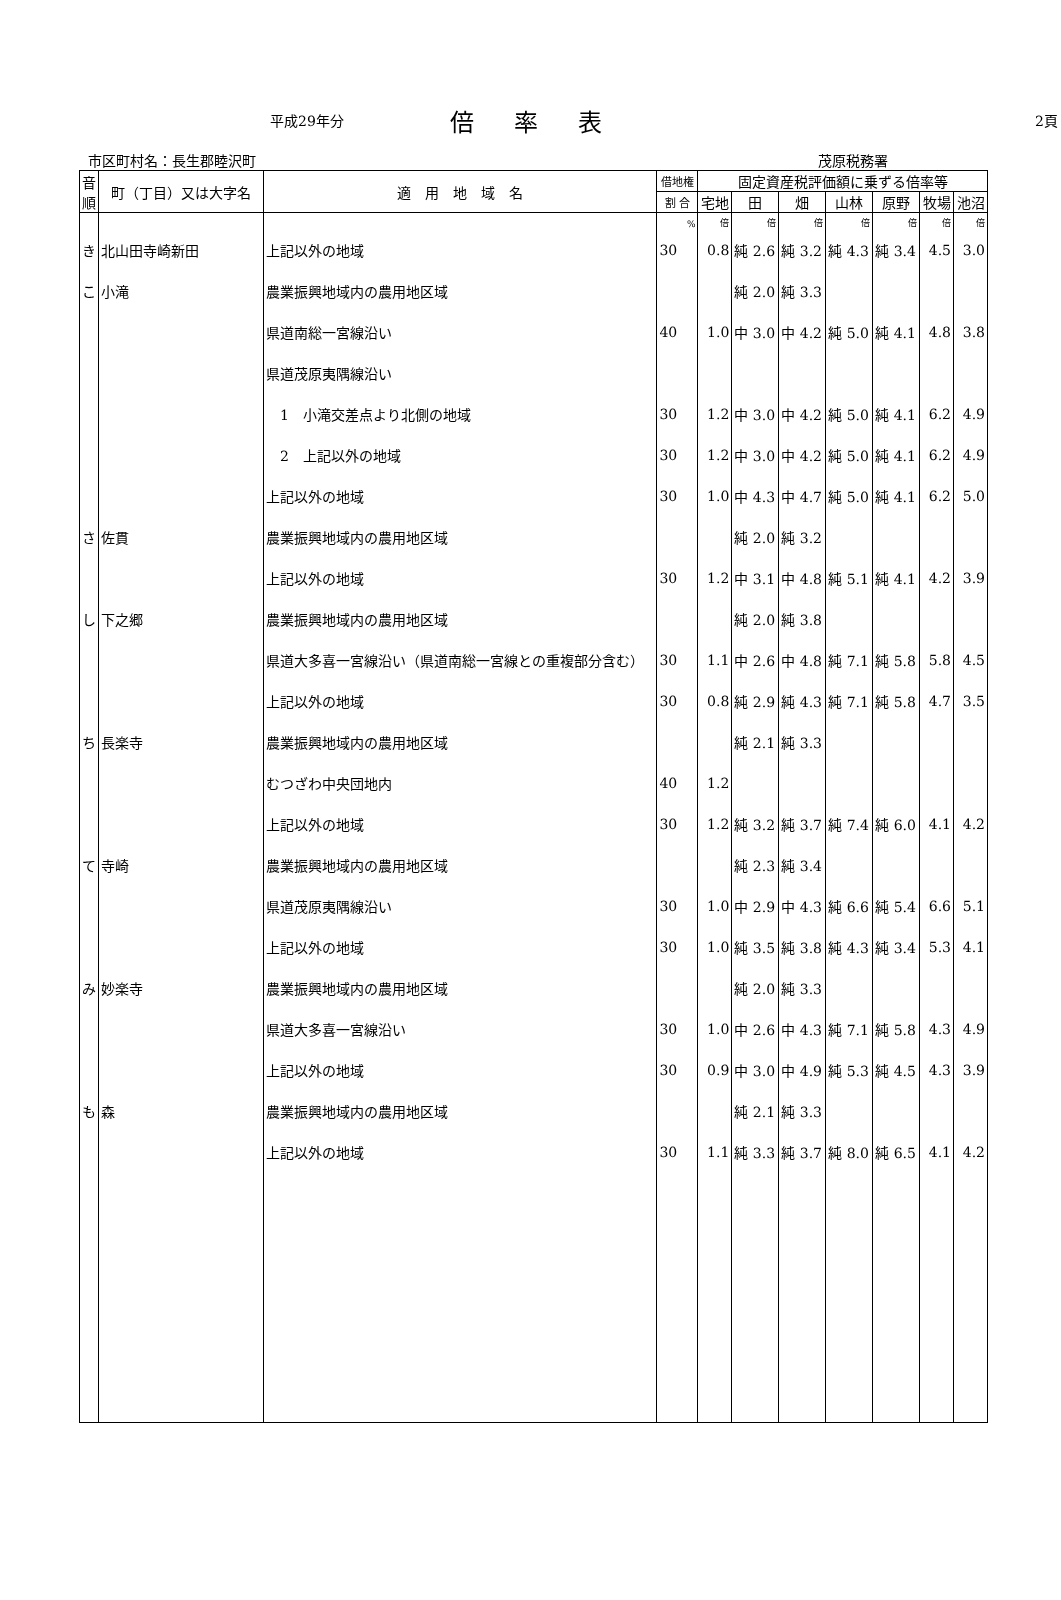平成29年分 倍率表 2頁
市区町村名：長生郡睦沢町 茂原税務署
| 音順 | 町（丁目）又は大字名 | 適 用 地 域 名 | 借地権 | 固定資産税評価額に乗ずる倍率等 | | | | | | |
| --- | --- | --- | --- | --- | --- | --- | --- | --- | --- | --- |
| | | | 割 合 | 宅地 | 田 | 畑 | 山林 | 原野 | 牧場 | 池沼 |
| | | | % | 倍 | 倍 | 倍 | 倍 | 倍 | 倍 | 倍 |
| き | 北山田寺崎新田 | 上記以外の地域 | 30 | 0.8 | 純 2.6 | 純 3.2 | 純 4.3 | 純 3.4 | 4.5 | 3.0 |
| こ | 小滝 | 農業振興地域内の農用地区域 | | | 純 2.0 | 純 3.3 | | | | |
| | | 県道南総一宮線沿い | 40 | 1.0 | 中 3.0 | 中 4.2 | 純 5.0 | 純 4.1 | 4.8 | 3.8 |
| | | 県道茂原夷隅線沿い | | | | | | | | |
| | | 1 小滝交差点より北側の地域 | 30 | 1.2 | 中 3.0 | 中 4.2 | 純 5.0 | 純 4.1 | 6.2 | 4.9 |
| | | 2 上記以外の地域 | 30 | 1.2 | 中 3.0 | 中 4.2 | 純 5.0 | 純 4.1 | 6.2 | 4.9 |
| | | 上記以外の地域 | 30 | 1.0 | 中 4.3 | 中 4.7 | 純 5.0 | 純 4.1 | 6.2 | 5.0 |
| さ | 佐貫 | 農業振興地域内の農用地区域 | | | 純 2.0 | 純 3.2 | | | | |
| | | 上記以外の地域 | 30 | 1.2 | 中 3.1 | 中 4.8 | 純 5.1 | 純 4.1 | 4.2 | 3.9 |
| し | 下之郷 | 農業振興地域内の農用地区域 | | | 純 2.0 | 純 3.8 | | | | |
| | | 県道大多喜一宮線沿い（県道南総一宮線との重複部分含む） | 30 | 1.1 | 中 2.6 | 中 4.8 | 純 7.1 | 純 5.8 | 5.8 | 4.5 |
| | | 上記以外の地域 | 30 | 0.8 | 純 2.9 | 純 4.3 | 純 7.1 | 純 5.8 | 4.7 | 3.5 |
| ち | 長楽寺 | 農業振興地域内の農用地区域 | | | 純 2.1 | 純 3.3 | | | | |
| | | むつざわ中央団地内 | 40 | 1.2 | | | | | | |
| | | 上記以外の地域 | 30 | 1.2 | 純 3.2 | 純 3.7 | 純 7.4 | 純 6.0 | 4.1 | 4.2 |
| て | 寺崎 | 農業振興地域内の農用地区域 | | | 純 2.3 | 純 3.4 | | | | |
| | | 県道茂原夷隅線沿い | 30 | 1.0 | 中 2.9 | 中 4.3 | 純 6.6 | 純 5.4 | 6.6 | 5.1 |
| | | 上記以外の地域 | 30 | 1.0 | 純 3.5 | 純 3.8 | 純 4.3 | 純 3.4 | 5.3 | 4.1 |
| み | 妙楽寺 | 農業振興地域内の農用地区域 | | | 純 2.0 | 純 3.3 | | | | |
| | | 県道大多喜一宮線沿い | 30 | 1.0 | 中 2.6 | 中 4.3 | 純 7.1 | 純 5.8 | 4.3 | 4.9 |
| | | 上記以外の地域 | 30 | 0.9 | 中 3.0 | 中 4.9 | 純 5.3 | 純 4.5 | 4.3 | 3.9 |
| も | 森 | 農業振興地域内の農用地区域 | | | 純 2.1 | 純 3.3 | | | | |
| | | 上記以外の地域 | 30 | 1.1 | 純 3.3 | 純 3.7 | 純 8.0 | 純 6.5 | 4.1 | 4.2 |